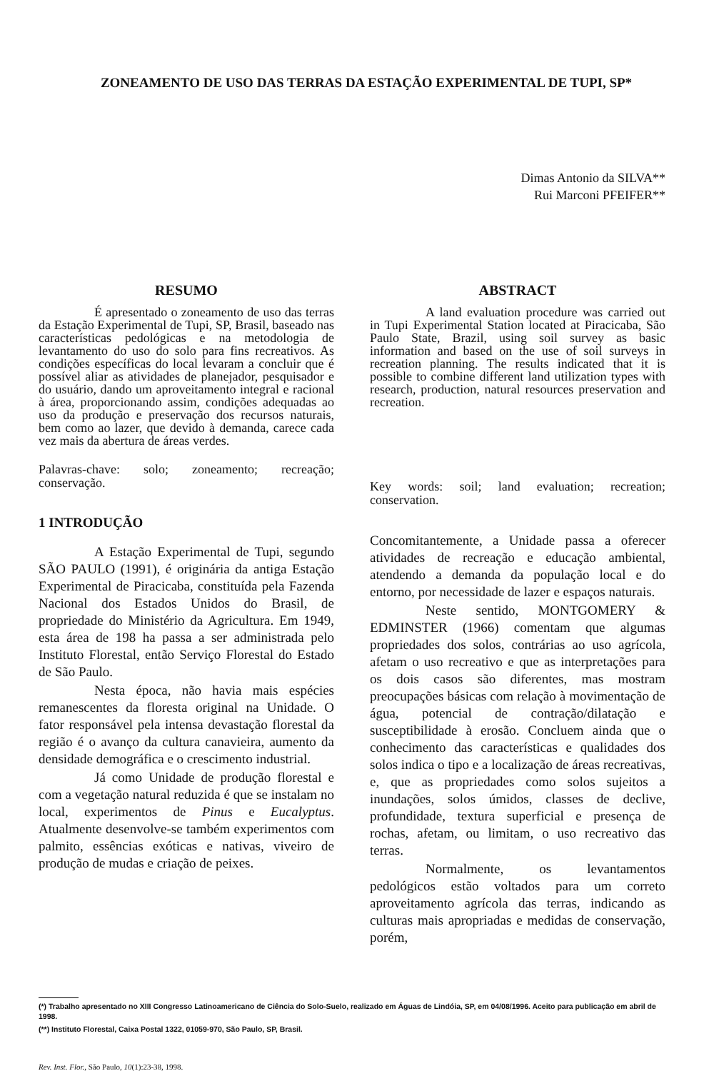ZONEAMENTO DE USO DAS TERRAS DA ESTAÇÃO EXPERIMENTAL DE TUPI, SP*
Dimas Antonio da SILVA**
Rui Marconi PFEIFER**
RESUMO
É apresentado o zoneamento de uso das terras da Estação Experimental de Tupi, SP, Brasil, baseado nas características pedológicas e na metodologia de levantamento do uso do solo para fins recreativos. As condições específicas do local levaram a concluir que é possível aliar as atividades de planejador, pesquisador e do usuário, dando um aproveitamento integral e racional à área, proporcionando assim, condições adequadas ao uso da produção e preservação dos recursos naturais, bem como ao lazer, que devido à demanda, carece cada vez mais da abertura de áreas verdes.
Palavras-chave: solo; zoneamento; recreação; conservação.
1 INTRODUÇÃO
A Estação Experimental de Tupi, segundo SÃO PAULO (1991), é originária da antiga Estação Experimental de Piracicaba, constituída pela Fazenda Nacional dos Estados Unidos do Brasil, de propriedade do Ministério da Agricultura. Em 1949, esta área de 198 ha passa a ser administrada pelo Instituto Florestal, então Serviço Florestal do Estado de São Paulo.
Nesta época, não havia mais espécies remanescentes da floresta original na Unidade. O fator responsável pela intensa devastação florestal da região é o avanço da cultura canavieira, aumento da densidade demográfica e o crescimento industrial.
Já como Unidade de produção florestal e com a vegetação natural reduzida é que se instalam no local, experimentos de Pinus e Eucalyptus. Atualmente desenvolve-se também experimentos com palmito, essências exóticas e nativas, viveiro de produção de mudas e criação de peixes.
ABSTRACT
A land evaluation procedure was carried out in Tupi Experimental Station located at Piracicaba, São Paulo State, Brazil, using soil survey as basic information and based on the use of soil surveys in recreation planning. The results indicated that it is possible to combine different land utilization types with research, production, natural resources preservation and recreation.
Key words: soil; land evaluation; recreation; conservation.
Concomitantemente, a Unidade passa a oferecer atividades de recreação e educação ambiental, atendendo a demanda da população local e do entorno, por necessidade de lazer e espaços naturais.
Neste sentido, MONTGOMERY & EDMINSTER (1966) comentam que algumas propriedades dos solos, contrárias ao uso agrícola, afetam o uso recreativo e que as interpretações para os dois casos são diferentes, mas mostram preocupações básicas com relação à movimentação de água, potencial de contração/dilatação e susceptibilidade à erosão. Concluem ainda que o conhecimento das características e qualidades dos solos indica o tipo e a localização de áreas recreativas, e, que as propriedades como solos sujeitos a inundações, solos úmidos, classes de declive, profundidade, textura superficial e presença de rochas, afetam, ou limitam, o uso recreativo das terras.
Normalmente, os levantamentos pedológicos estão voltados para um correto aproveitamento agrícola das terras, indicando as culturas mais apropriadas e medidas de conservação, porém,
(*) Trabalho apresentado no XIII Congresso Latinoamericano de Ciência do Solo-Suelo, realizado em Águas de Lindóia, SP, em 04/08/1996. Aceito para publicação em abril de 1998.
(**) Instituto Florestal, Caixa Postal 1322, 01059-970, São Paulo, SP, Brasil.
Rev. Inst. Flor., São Paulo, 10(1):23-38, 1998.